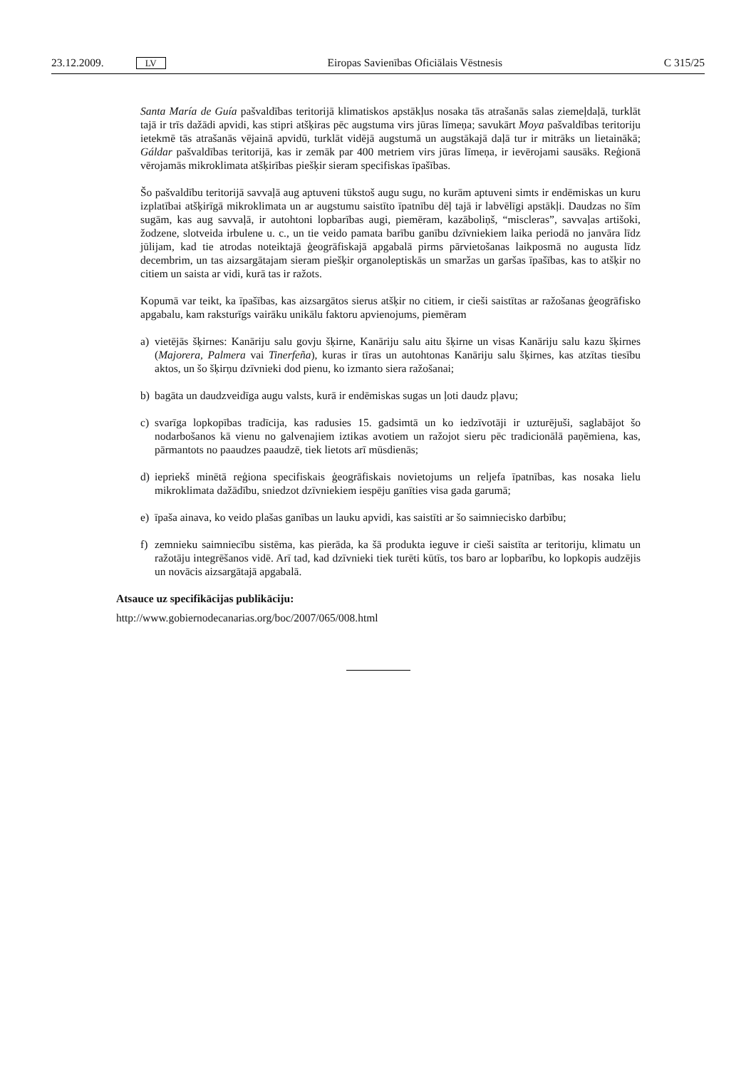23.12.2009. LV Eiropas Savienības Oficiālais Vēstnesis C 315/25
Santa María de Guía pašvaldības teritorijā klimatiskos apstākļus nosaka tās atrašanās salas ziemeļdaļā, turklāt tajā ir trīs dažādi apvidi, kas stipri atšķiras pēc augstuma virs jūras līmeņa; savukārt Moya pašvaldības teritoriju ietekmē tās atrašanās vējainā apvidū, turklāt vidējā augstumā un augstākajā daļā tur ir mitrāks un lietainākā; Gáldar pašvaldības teritorijā, kas ir zemāk par 400 metriem virs jūras līmeņa, ir ievērojami sausāks. Reģionā vērojamās mikroklimata atšķirības piešķir sieram specifiskas īpašības.
Šo pašvaldību teritorijā savvaļā aug aptuveni tūkstoš augu sugu, no kurām aptuveni simts ir endēmiskas un kuru izplatībai atšķirīgā mikroklimata un ar augstumu saistīto īpatnību dēļ tajā ir labvēlīgi apstākļi. Daudzas no šīm sugām, kas aug savvaļā, ir autohtoni lopbarības augi, piemēram, kazāboliņš, “miscleras”, savvaļas artišoki, žodzene, slotveida irbulene u. c., un tie veido pamata barību ganību dzīvniekiem laika periodā no janvāra līdz jūlijam, kad tie atrodas noteiktajā ģeogrāfiskajā apgabalā pirms pārvietošanas laikposmā no augusta līdz decembrim, un tas aizsargātajam sieram piešķir organoleptiskās un smaržas un garšas īpašības, kas to atšķir no citiem un saista ar vidi, kurā tas ir ražots.
Kopumā var teikt, ka īpašības, kas aizsargātos sierus atšķir no citiem, ir cieši saistītas ar ražošanas ģeogrāfisko apgabalu, kam raksturīgs vairāku unikālu faktoru apvienojums, piemēram
a) vietējās šķirnes: Kanāriju salu govju šķirne, Kanāriju salu aitu šķirne un visas Kanāriju salu kazu šķirnes (Majorera, Palmera vai Tinerfeña), kuras ir tīras un autohtonas Kanāriju salu šķirnes, kas atzītas tiesību aktos, un šo šķirņu dzīvnieki dod pienu, ko izmanto siera ražošanai;
b) bagāta un daudzveidīga augu valsts, kurā ir endēmiskas sugas un ļoti daudz pļavu;
c) svarīga lopkopības tradīcija, kas radusies 15. gadsimtā un ko iedzīvotāji ir uzturējuši, saglabājot šo nodarbošanos kā vienu no galvenajiem iztikas avotiem un ražojot sieru pēc tradicionālā paņēmiena, kas, pārmantots no paaudzes paaudzē, tiek lietots arī mūsdienās;
d) iepriekš minētā reģiona specifiskais ģeogrāfiskais novietojums un reljefa īpatnības, kas nosaka lielu mikroklimata dažādību, sniedzot dzīvniekiem iespēju ganīties visa gada garumā;
e) īpaša ainava, ko veido plašas ganības un lauku apvidi, kas saistīti ar šo saimniecisko darbību;
f) zemnieku saimniecību sistēma, kas pierāda, ka šā produkta ieguve ir cieši saistīta ar teritoriju, klimatu un ražotāju integrēšanos vidē. Arī tad, kad dzīvnieki tiek turēti kūtīs, tos baro ar lopbarību, ko lopkopis audzējis un novācis aizsargātajā apgabalā.
Atsauce uz specifikācijas publikāciju:
http://www.gobiernodecanarias.org/boc/2007/065/008.html